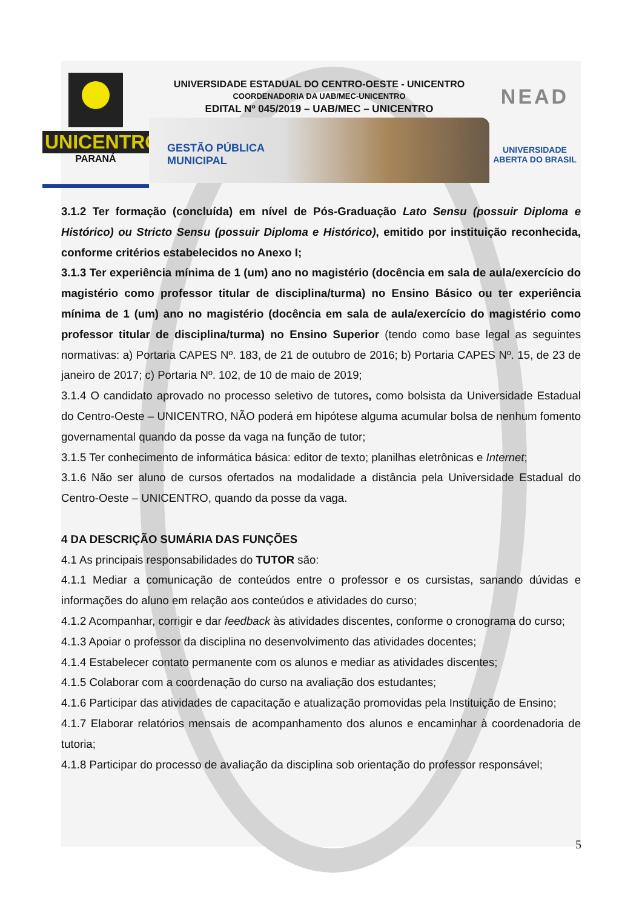UNICENTRO
PARANÁ
UNIVERSIDADE ESTADUAL DO CENTRO-OESTE - UNICENTRO
COORDENADORIA DA UAB/MEC-UNICENTRO
EDITAL Nº 045/2019 – UAB/MEC – UNICENTRO
GESTÃO PÚBLICA
MUNICIPAL
NEAD
UNIVERSIDADE
ABERTA DO BRASIL
3.1.2 Ter formação (concluída) em nível de Pós-Graduação Lato Sensu (possuir Diploma e Histórico) ou Stricto Sensu (possuir Diploma e Histórico), emitido por instituição reconhecida, conforme critérios estabelecidos no Anexo I;
3.1.3 Ter experiência mínima de 1 (um) ano no magistério (docência em sala de aula/exercício do magistério como professor titular de disciplina/turma) no Ensino Básico ou ter experiência mínima de 1 (um) ano no magistério (docência em sala de aula/exercício do magistério como professor titular de disciplina/turma) no Ensino Superior (tendo como base legal as seguintes normativas: a) Portaria CAPES Nº. 183, de 21 de outubro de 2016; b) Portaria CAPES Nº. 15, de 23 de janeiro de 2017; c) Portaria Nº. 102, de 10 de maio de 2019;
3.1.4 O candidato aprovado no processo seletivo de tutores, como bolsista da Universidade Estadual do Centro-Oeste – UNICENTRO, NÃO poderá em hipótese alguma acumular bolsa de nenhum fomento governamental quando da posse da vaga na função de tutor;
3.1.5 Ter conhecimento de informática básica: editor de texto; planilhas eletrônicas e Internet;
3.1.6 Não ser aluno de cursos ofertados na modalidade a distância pela Universidade Estadual do Centro-Oeste – UNICENTRO, quando da posse da vaga.
4 DA DESCRIÇÃO SUMÁRIA DAS FUNÇÕES
4.1 As principais responsabilidades do TUTOR são:
4.1.1 Mediar a comunicação de conteúdos entre o professor e os cursistas, sanando dúvidas e informações do aluno em relação aos conteúdos e atividades do curso;
4.1.2 Acompanhar, corrigir e dar feedback às atividades discentes, conforme o cronograma do curso;
4.1.3 Apoiar o professor da disciplina no desenvolvimento das atividades docentes;
4.1.4 Estabelecer contato permanente com os alunos e mediar as atividades discentes;
4.1.5 Colaborar com a coordenação do curso na avaliação dos estudantes;
4.1.6 Participar das atividades de capacitação e atualização promovidas pela Instituição de Ensino;
4.1.7 Elaborar relatórios mensais de acompanhamento dos alunos e encaminhar à coordenadoria de tutoria;
4.1.8 Participar do processo de avaliação da disciplina sob orientação do professor responsável;
5